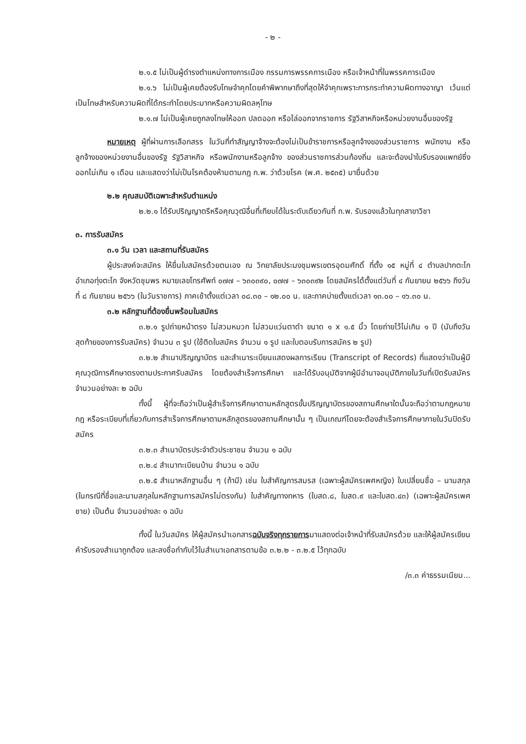- ๒ -
๒.๑.๕ ไม่เป็นผู้ดำรงตำแหน่งทางการเมือง กรรมการพรรคการเมือง หรือเจ้าหน้าที่ในพรรคการเมือง
๒.๑.๖ ไม่เป็นผู้เคยต้องรับโทษจำคุกโดยคำพิพากษาถึงที่สุดให้จำคุกเพราะการกระทำความผิดทางอาญา เว้นแต่เป็นโทษสำหรับความผิดที่ได้กระทำโดยประมาทหรือความผิดลหุโทษ
๒.๑.๗ ไม่เป็นผู้เคยถูกลงโทษให้ออก ปลดออก หรือไล่ออกจากราชการ รัฐวิสาหกิจหรือหน่วยงานอื่นของรัฐ
หมายเหตุ ผู้ที่ผ่านการเลือกสรร ในวันที่ทำสัญญาจ้างจะต้องไม่เป็นข้าราชการหรือลูกจ้างของส่วนราชการ พนักงาน หรือลูกจ้างของหน่วยงานอื่นของรัฐ รัฐวิสาหกิจ หรือพนักงานหรือลูกจ้าง ของส่วนราชการส่วนท้องถิ่น และจะต้องนำใบรับรองแพทย์ซึ่งออกไม่เกิน ๑ เดือน และแสดงว่าไม่เป็นโรคต้องห้ามตามกฎ ก.พ. ว่าด้วยโรค (พ.ศ. ๒๕๓๕) มายื่นด้วย
๒.๒ คุณสมบัติเฉพาะสำหรับตำแหน่ง
๒.๒.๑ ได้รับปริญญาตรีหรือคุณวุฒิอื่นที่เทียบได้ในระดับเดียวกันที่ ก.พ. รับรองแล้วในทุกสาขาวิชา
๓. การรับสมัคร
๓.๑ วัน เวลา และสถานที่รับสมัคร
ผู้ประสงค์จะสมัคร ให้ยื่นใบสมัครด้วยตนเอง ณ วิทยาลัยประมงชุมพรเขตรอุดมศักดิ์ ที่ตั้ง ๑๕ หมู่ที่ ๔ ตำบลปากตะโก อำเภอทุ่งตะโก จังหวัดชุมพร หมายเลขโทรศัพท์ ๐๗๗ – ๖๓๐๓๙๐, ๐๗๗ – ๖๓๐๓๙๒ โดยสมัครได้ตั้งแต่วันที่ ๔ กันยายน ๒๕๖๖ ถึงวันที่ ๘ กันยายน ๒๕๖๖ (ในวันราชการ) ภาคเช้าตั้งแต่เวลา ๐๘.๓๐ – ๑๒.๐๐ น. และภาคบ่ายตั้งแต่เวลา ๑๓.๐๐ – ๑๖.๓๐ น.
๓.๒ หลักฐานที่ต้องยื่นพร้อมใบสมัคร
๓.๒.๑ รูปถ่ายหน้าตรง ไม่สวมหมวก ไม่สวมแว่นตาดำ ขนาด ๑ x ๑.๕ นิ้ว โดยถ่ายไว้ไม่เกิน ๑ ปี (นับถึงวันสุดท้ายของการรับสมัคร) จำนวน ๓ รูป (ใช้ติดใบสมัคร จำนวน ๑ รูป และใบตอบรับการสมัคร ๒ รูป)
๓.๒.๒ สำเนาปริญญาบัตร และสำเนาระเบียนแสดงผลการเรียน (Transcript of Records) ที่แสดงว่าเป็นผู้มีคุณวุฒิการศึกษาตรงตามประกาศรับสมัคร โดยต้องสำเร็จการศึกษา และได้รับอนุมัติจากผู้มีอำนาจอนุมัติภายในวันที่เปิดรับสมัคร จำนวนอย่างละ ๒ ฉบับ
ทั้งนี้ ผู้ที่จะถือว่าเป็นผู้สำเร็จการศึกษาตามหลักสูตรขั้นปริญญาบัตรของสถานศึกษาใดนั้นจะถือว่าตามกฎหมาย กฎ หรือระเบียบที่เกี่ยวกับการสำเร็จการศึกษาตามหลักสูตรของสถานศึกษานั้น ๆ เป็นเกณฑ์โดยจะต้องสำเร็จการศึกษาภายในวันปิดรับสมัคร
๓.๒.๓ สำเนาบัตรประจำตัวประชาชน จำนวน ๑ ฉบับ
๓.๒.๔ สำเนาทะเบียนบ้าน จำนวน ๑ ฉบับ
๓.๒.๕ สำเนาหลักฐานอื่น ๆ (ถ้ามี) เช่น ใบสำคัญการสมรส (เฉพาะผู้สมัครเพศหญิง) ใบเปลี่ยนชื่อ – นามสกุล (ในกรณีที่ชื่อและนามสกุลในหลักฐานการสมัครไม่ตรงกัน) ใบสำคัญทางทหาร (ใบสด.๘, ใบสด.๙ และใบสด.๔๓) (เฉพาะผู้สมัครเพศชาย) เป็นต้น จำนวนอย่างละ ๑ ฉบับ
ทั้งนี้ ในวันสมัคร ให้ผู้สมัครนำเอกสารฉบับจริงทุกรายการมาแสดงต่อเจ้าหน้าที่รับสมัครด้วย และให้ผู้สมัครเขียนคำรับรองสำเนาถูกต้อง และลงชื่อกำกับไว้ในสำเนาเอกสารตามข้อ ๓.๒.๒ - ๓.๒.๕ ไว้ทุกฉบับ
/๓.๓ ค่าธรรมเนียม...